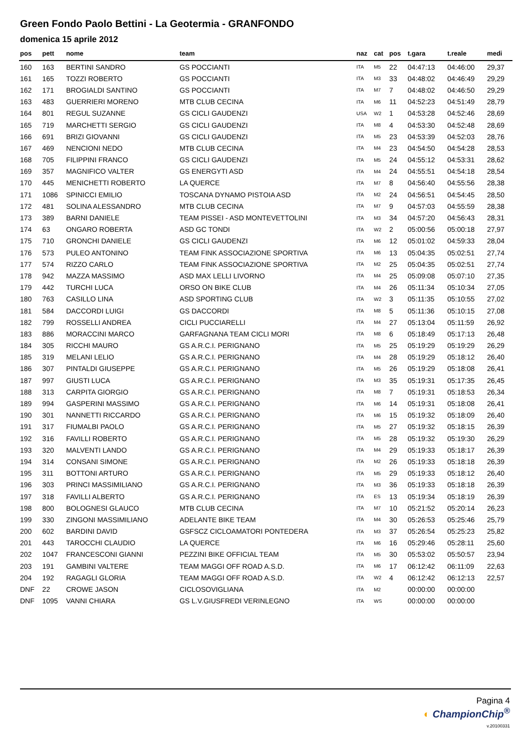Green Fondo Paolo Bettini - La Geotermia - GRANFONDO
domenica 15 aprile 2012
| pos | pett | nome | team | naz | cat | pos | t.gara | t.reale | medi |
| --- | --- | --- | --- | --- | --- | --- | --- | --- | --- |
| 160 | 163 | BERTINI SANDRO | GS POCCIANTI | ITA | M5 | 22 | 04:47:13 | 04:46:00 | 29,37 |
| 161 | 165 | TOZZI ROBERTO | GS POCCIANTI | ITA | M3 | 33 | 04:48:02 | 04:46:49 | 29,29 |
| 162 | 171 | BROGIALDI SANTINO | GS POCCIANTI | ITA | M7 | 7 | 04:48:02 | 04:46:50 | 29,29 |
| 163 | 483 | GUERRIERI MORENO | MTB CLUB CECINA | ITA | M6 | 11 | 04:52:23 | 04:51:49 | 28,79 |
| 164 | 801 | REGUL SUZANNE | GS CICLI GAUDENZI | USA | W2 | 1 | 04:53:28 | 04:52:46 | 28,69 |
| 165 | 719 | MARCHETTI SERGIO | GS CICLI GAUDENZI | ITA | M8 | 4 | 04:53:30 | 04:52:48 | 28,69 |
| 166 | 691 | BRIZI GIOVANNI | GS CICLI GAUDENZI | ITA | M5 | 23 | 04:53:39 | 04:52:03 | 28,76 |
| 167 | 469 | NENCIONI NEDO | MTB CLUB CECINA | ITA | M4 | 23 | 04:54:50 | 04:54:28 | 28,53 |
| 168 | 705 | FILIPPINI FRANCO | GS CICLI GAUDENZI | ITA | M5 | 24 | 04:55:12 | 04:53:31 | 28,62 |
| 169 | 357 | MAGNIFICO VALTER | GS ENERGYTI ASD | ITA | M4 | 24 | 04:55:51 | 04:54:18 | 28,54 |
| 170 | 445 | MENICHETTI ROBERTO | LA QUERCE | ITA | M7 | 8 | 04:56:40 | 04:55:56 | 28,38 |
| 171 | 1086 | SPINICCI EMILIO | TOSCANA DYNAMO PISTOIA ASD | ITA | M2 | 24 | 04:56:51 | 04:54:45 | 28,50 |
| 172 | 481 | SOLINA ALESSANDRO | MTB CLUB CECINA | ITA | M7 | 9 | 04:57:03 | 04:55:59 | 28,38 |
| 173 | 389 | BARNI DANIELE | TEAM PISSEI - ASD MONTEVETTOLINI | ITA | M3 | 34 | 04:57:20 | 04:56:43 | 28,31 |
| 174 | 63 | ONGARO ROBERTA | ASD GC TONDI | ITA | W2 | 2 | 05:00:56 | 05:00:18 | 27,97 |
| 175 | 710 | GRONCHI DANIELE | GS CICLI GAUDENZI | ITA | M6 | 12 | 05:01:02 | 04:59:33 | 28,04 |
| 176 | 573 | PULEO ANTONINO | TEAM FINK ASSOCIAZIONE SPORTIVA | ITA | M6 | 13 | 05:04:35 | 05:02:51 | 27,74 |
| 177 | 574 | RIZZO CARLO | TEAM FINK ASSOCIAZIONE SPORTIVA | ITA | M2 | 25 | 05:04:35 | 05:02:51 | 27,74 |
| 178 | 942 | MAZZA MASSIMO | ASD MAX LELLI LIVORNO | ITA | M4 | 25 | 05:09:08 | 05:07:10 | 27,35 |
| 179 | 442 | TURCHI LUCA | ORSO ON BIKE CLUB | ITA | M4 | 26 | 05:11:34 | 05:10:34 | 27,05 |
| 180 | 763 | CASILLO LINA | ASD SPORTING CLUB | ITA | W2 | 3 | 05:11:35 | 05:10:55 | 27,02 |
| 181 | 584 | DACCORDI LUIGI | GS DACCORDI | ITA | M8 | 5 | 05:11:36 | 05:10:15 | 27,08 |
| 182 | 799 | ROSSELLI ANDREA | CICLI PUCCIARELLI | ITA | M4 | 27 | 05:13:04 | 05:11:59 | 26,92 |
| 183 | 886 | MORACCINI MARCO | GARFAGNANA TEAM CICLI MORI | ITA | M8 | 6 | 05:18:49 | 05:17:13 | 26,48 |
| 184 | 305 | RICCHI MAURO | GS A.R.C.I. PERIGNANO | ITA | M5 | 25 | 05:19:29 | 05:19:29 | 26,29 |
| 185 | 319 | MELANI LELIO | GS A.R.C.I. PERIGNANO | ITA | M4 | 28 | 05:19:29 | 05:18:12 | 26,40 |
| 186 | 307 | PINTALDI GIUSEPPE | GS A.R.C.I. PERIGNANO | ITA | M5 | 26 | 05:19:29 | 05:18:08 | 26,41 |
| 187 | 997 | GIUSTI LUCA | GS A.R.C.I. PERIGNANO | ITA | M3 | 35 | 05:19:31 | 05:17:35 | 26,45 |
| 188 | 313 | CARPITA GIORGIO | GS A.R.C.I. PERIGNANO | ITA | M8 | 7 | 05:19:31 | 05:18:53 | 26,34 |
| 189 | 994 | GASPERINI MASSIMO | GS A.R.C.I. PERIGNANO | ITA | M6 | 14 | 05:19:31 | 05:18:08 | 26,41 |
| 190 | 301 | NANNETTI RICCARDO | GS A.R.C.I. PERIGNANO | ITA | M6 | 15 | 05:19:32 | 05:18:09 | 26,40 |
| 191 | 317 | FIUMALBI PAOLO | GS A.R.C.I. PERIGNANO | ITA | M5 | 27 | 05:19:32 | 05:18:15 | 26,39 |
| 192 | 316 | FAVILLI ROBERTO | GS A.R.C.I. PERIGNANO | ITA | M5 | 28 | 05:19:32 | 05:19:30 | 26,29 |
| 193 | 320 | MALVENTI LANDO | GS A.R.C.I. PERIGNANO | ITA | M4 | 29 | 05:19:33 | 05:18:17 | 26,39 |
| 194 | 314 | CONSANI SIMONE | GS A.R.C.I. PERIGNANO | ITA | M2 | 26 | 05:19:33 | 05:18:18 | 26,39 |
| 195 | 311 | BOTTONI ARTURO | GS A.R.C.I. PERIGNANO | ITA | M5 | 29 | 05:19:33 | 05:18:12 | 26,40 |
| 196 | 303 | PRINCI MASSIMILIANO | GS A.R.C.I. PERIGNANO | ITA | M3 | 36 | 05:19:33 | 05:18:18 | 26,39 |
| 197 | 318 | FAVILLI ALBERTO | GS A.R.C.I. PERIGNANO | ITA | ES | 13 | 05:19:34 | 05:18:19 | 26,39 |
| 198 | 800 | BOLOGNESI GLAUCO | MTB CLUB CECINA | ITA | M7 | 10 | 05:21:52 | 05:20:14 | 26,23 |
| 199 | 330 | ZINGONI MASSIMILIANO | ADELANTE BIKE TEAM | ITA | M4 | 30 | 05:26:53 | 05:25:46 | 25,79 |
| 200 | 602 | BARDINI DAVID | GSFSCZ CICLOAMATORI PONTEDERA | ITA | M3 | 37 | 05:26:54 | 05:25:23 | 25,82 |
| 201 | 443 | TAROCCHI CLAUDIO | LA QUERCE | ITA | M6 | 16 | 05:29:46 | 05:28:11 | 25,60 |
| 202 | 1047 | FRANCESCONI GIANNI | PEZZINI BIKE OFFICIAL TEAM | ITA | M5 | 30 | 05:53:02 | 05:50:57 | 23,94 |
| 203 | 191 | GAMBINI VALTERE | TEAM MAGGI OFF ROAD A.S.D. | ITA | M6 | 17 | 06:12:42 | 06:11:09 | 22,63 |
| 204 | 192 | RAGAGLI GLORIA | TEAM MAGGI OFF ROAD A.S.D. | ITA | W2 | 4 | 06:12:42 | 06:12:13 | 22,57 |
| DNF | 22 | CROWE JASON | CICLOSOVIGLIANA | ITA | M2 | | 00:00:00 | 00:00:00 | |
| DNF | 1095 | VANNI CHIARA | GS L.V.GIUSFREDI VERINLEGNO | ITA | WS | | 00:00:00 | 00:00:00 | |
Pagina 4
◐ ChampionChip<sup>®</sup>
v.20100331